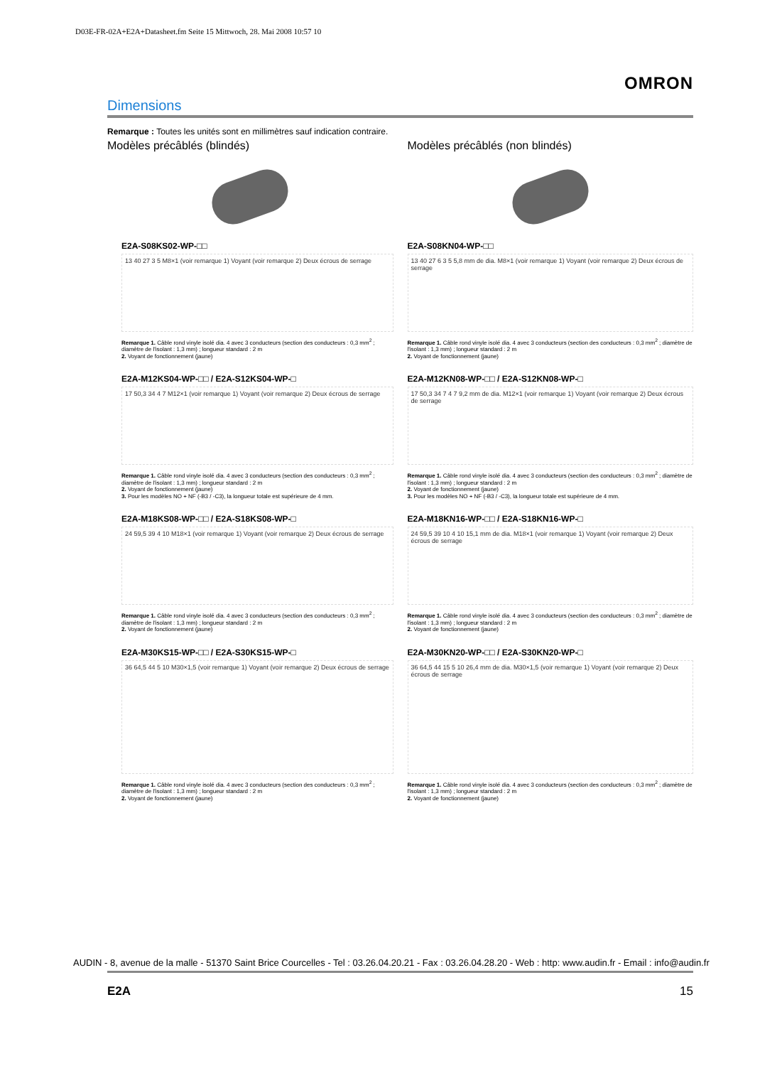D03E-FR-02A+E2A+Datasheet.fm Seite 15 Mittwoch, 28. Mai 2008 10:57 10
OMRON
Dimensions
Remarque : Toutes les unités sont en millimètres sauf indication contraire.
Modèles précâblés (blindés)
E2A-S08KS02-WP-□□
13 40 27 3 5 M8×1 (voir remarque 1) Voyant (voir remarque 2) Deux écrous de serrage
Remarque 1. Câble rond vinyle isolé dia. 4 avec 3 conducteurs (section des conducteurs : 0,3 mm<sup>2</sup> ; diamètre de l'isolant : 1,3 mm) ; longueur standard : 2 m
2. Voyant de fonctionnement (jaune)
E2A-M12KS04-WP-□□ / E2A-S12KS04-WP-□
17 50,3 34 4 7 M12×1 (voir remarque 1) Voyant (voir remarque 2) Deux écrous de serrage
Remarque 1. Câble rond vinyle isolé dia. 4 avec 3 conducteurs (section des conducteurs : 0,3 mm<sup>2</sup> ; diamètre de l'isolant : 1,3 mm) ; longueur standard : 2 m
2. Voyant de fonctionnement (jaune)
3. Pour les modèles NO + NF (-B3 / -C3), la longueur totale est supérieure de 4 mm.
E2A-M18KS08-WP-□□ / E2A-S18KS08-WP-□
24 59,5 39 4 10 M18×1 (voir remarque 1) Voyant (voir remarque 2) Deux écrous de serrage
Remarque 1. Câble rond vinyle isolé dia. 4 avec 3 conducteurs (section des conducteurs : 0,3 mm<sup>2</sup> ; diamètre de l'isolant : 1,3 mm) ; longueur standard : 2 m
2. Voyant de fonctionnement (jaune)
E2A-M30KS15-WP-□□ / E2A-S30KS15-WP-□
36 64,5 44 5 10 M30×1,5 (voir remarque 1) Voyant (voir remarque 2) Deux écrous de serrage
Remarque 1. Câble rond vinyle isolé dia. 4 avec 3 conducteurs (section des conducteurs : 0,3 mm<sup>2</sup> ; diamètre de l'isolant : 1,3 mm) ; longueur standard : 2 m
2. Voyant de fonctionnement (jaune)
Modèles précâblés (non blindés)
E2A-S08KN04-WP-□□
13 40 27 6 3 5 5,8 mm de dia. M8×1 (voir remarque 1) Voyant (voir remarque 2) Deux écrous de serrage
Remarque 1. Câble rond vinyle isolé dia. 4 avec 3 conducteurs (section des conducteurs : 0,3 mm<sup>2</sup> ; diamètre de l'isolant : 1,3 mm) ; longueur standard : 2 m
2. Voyant de fonctionnement (jaune)
E2A-M12KN08-WP-□□ / E2A-S12KN08-WP-□
17 50,3 34 7 4 7 9,2 mm de dia. M12×1 (voir remarque 1) Voyant (voir remarque 2) Deux écrous de serrage
Remarque 1. Câble rond vinyle isolé dia. 4 avec 3 conducteurs (section des conducteurs : 0,3 mm<sup>2</sup> ; diamètre de l'isolant : 1,3 mm) ; longueur standard : 2 m
2. Voyant de fonctionnement (jaune)
3. Pour les modèles NO + NF (-B3 / -C3), la longueur totale est supérieure de 4 mm.
E2A-M18KN16-WP-□□ / E2A-S18KN16-WP-□
24 59,5 39 10 4 10 15,1 mm de dia. M18×1 (voir remarque 1) Voyant (voir remarque 2) Deux écrous de serrage
Remarque 1. Câble rond vinyle isolé dia. 4 avec 3 conducteurs (section des conducteurs : 0,3 mm<sup>2</sup> ; diamètre de l'isolant : 1,3 mm) ; longueur standard : 2 m
2. Voyant de fonctionnement (jaune)
E2A-M30KN20-WP-□□ / E2A-S30KN20-WP-□
36 64,5 44 15 5 10 26,4 mm de dia. M30×1,5 (voir remarque 1) Voyant (voir remarque 2) Deux écrous de serrage
Remarque 1. Câble rond vinyle isolé dia. 4 avec 3 conducteurs (section des conducteurs : 0,3 mm<sup>2</sup> ; diamètre de l'isolant : 1,3 mm) ; longueur standard : 2 m
2. Voyant de fonctionnement (jaune)
AUDIN - 8, avenue de la malle - 51370 Saint Brice Courcelles - Tel : 03.26.04.20.21 - Fax : 03.26.04.28.20 - Web : http: www.audin.fr - Email : info@audin.fr
E2A 15